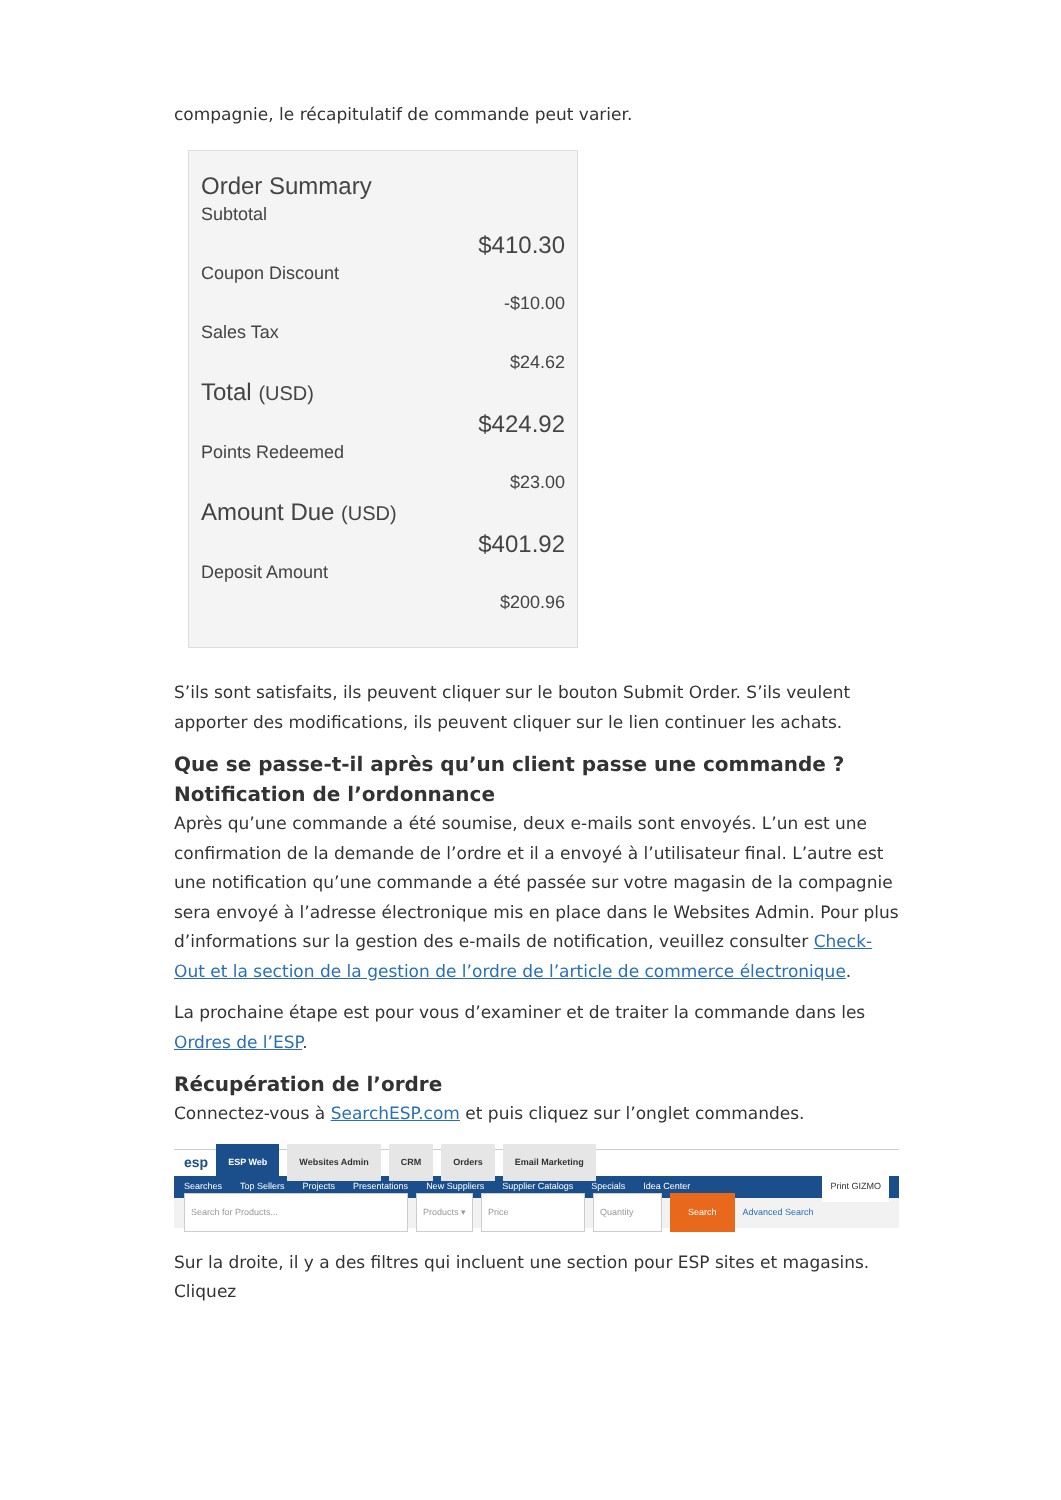compagnie, le récapitulatif de commande peut varier.
Order Summary
Subtotal
$410.30
Coupon Discount
-$10.00
Sales Tax
$24.62
Total (USD)
$424.92
Points Redeemed
$23.00
Amount Due (USD)
$401.92
Deposit Amount
$200.96
S’ils sont satisfaits, ils peuvent cliquer sur le bouton Submit Order. S’ils veulent apporter des modifications, ils peuvent cliquer sur le lien continuer les achats.
Que se passe-t-il après qu’un client passe une commande ?
Notification de l’ordonnance
Après qu’une commande a été soumise, deux e-mails sont envoyés. L’un est une confirmation de la demande de l’ordre et il a envoyé à l’utilisateur final. L’autre est une notification qu’une commande a été passée sur votre magasin de la compagnie sera envoyé à l’adresse électronique mis en place dans le Websites Admin. Pour plus d’informations sur la gestion des e-mails de notification, veuillez consulter Check-Out et la section de la gestion de l’ordre de l’article de commerce électronique.
La prochaine étape est pour vous d’examiner et de traiter la commande dans les Ordres de l’ESP.
Récupération de l’ordre
Connectez-vous à SearchESP.com et puis cliquez sur l’onglet commandes.
esp ESP Web Websites Admin CRM Orders Email Marketing
Searches Top Sellers Projects Presentations New Suppliers Supplier Catalogs Specials Idea Center Print GIZMO
Search for Products... Products ▾ Price Quantity Search Advanced Search
Sur la droite, il y a des filtres qui incluent une section pour ESP sites et magasins. Cliquez